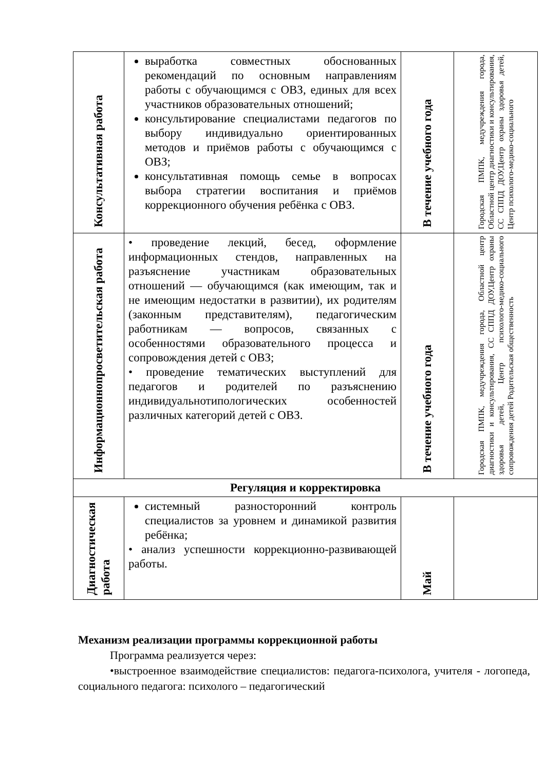| Консультативная работа | выработка совместных обоснованных рекомендаций по основным направлениям работы с обучающимся с ОВЗ, единых для всех участников образовательных отношений; консультирование специалистами педагогов по выбору индивидуально ориентированных методов и приёмов работы с обучающимся с ОВЗ; консультативная помощь семье в вопросах выбора стратегии воспитания и приёмов коррекционного обучения ребёнка с ОВЗ. | В течение учебного года | Городская ПМПК, медучреждения города, Областной центр диагностики и консультирования, СС СППД ДОУ,Центр охраны здоровья детей, Центр психолого-медико-социального |
| Информационнопросветительская работа | • проведение лекций, бесед, оформление информационных стендов, направленных на разъяснение участникам образовательных отношений — обучающимся (как имеющим, так и не имеющим недостатки в развитии), их родителям (законным представителям), педагогическим работникам — вопросов, связанных с особенностями образовательного процесса и сопровождения детей с ОВЗ; • проведение тематических выступлений для педагогов и родителей по разъяснению индивидуальнотипологических особенностей различных категорий детей с ОВЗ. | В течение учебного года | Городская ПМПК, медучреждения города, Областной центр диагностики и консультирования, СС СППД ДОУ,Центр охраны здоровья детей, Центр психолого-медико-социального сопровождения детей Родительская общественность |
| Регуляция и корректировка | | | |
| Диагностическая работа | системный разносторонний контроль специалистов за уровнем и динамикой развития ребёнка; • анализ успешности коррекционно-развивающей работы. | Май | |
Механизм реализации программы коррекционной работы
Программа реализуется через:
•выстроенное взаимодействие специалистов: педагога-психолога, учителя - логопеда, социального педагога: психолого – педагогический